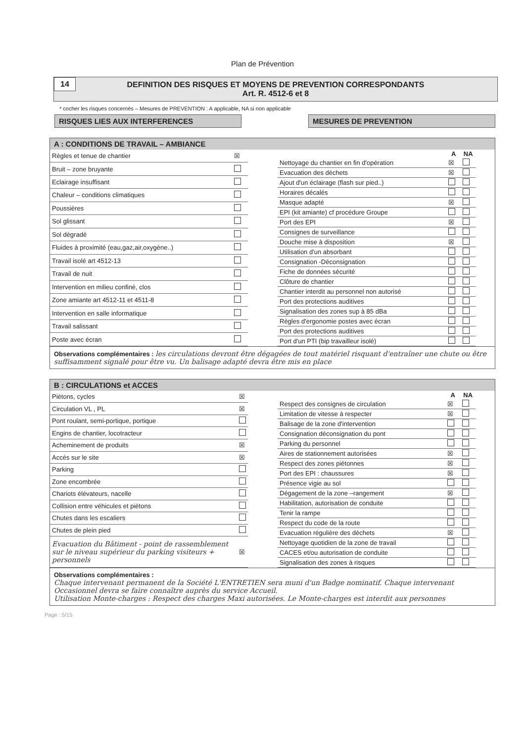Plan de Prévention
14 DEFINITION DES RISQUES ET MOYENS DE PREVENTION CORRESPONDANTS
Art. R. 4512-6 et 8
* cocher les risques concernés – Mesures de PREVENTION : A applicable, NA si non applicable
RISQUES LIES AUX INTERFERENCES MESURES DE PREVENTION
A : CONDITIONS DE TRAVAIL – AMBIANCE
| Règles et tenue de chantier | ☒ |
| Bruit – zone bruyante | |
| Eclairage insuffisant | |
| Chaleur – conditions climatiques | |
| Poussières | |
| Sol glissant | |
| Sol dégradé | |
| Fluides à proximité (eau,gaz,air,oxygène..) | |
| Travail isolé art 4512-13 | |
| Travail de nuit | |
| Intervention en milieu confiné, clos | |
| Zone amiante art 4512-11 et 4511-8 | |
| Intervention en salle informatique | |
| Travail salissant | |
| Poste avec écran | |
| | A | NA |
| --- | --- | --- |
| Nettoyage du chantier en fin d'opération | ☒ | |
| Evacuation des déchets | ☒ | |
| Ajout d'un éclairage (flash sur pied..) | | |
| Horaires décalés | | |
| Masque adapté | ☒ | |
| EPI (kit amiante) cf procédure Groupe | | |
| Port des EPI | ☒ | |
| Consignes de surveillance | | |
| Douche mise à disposition | ☒ | |
| Utilisation d'un absorbant | | |
| Consignation -Déconsignation | | |
| Fiche de données sécurité | | |
| Clôture de chantier | | |
| Chantier interdit au personnel non autorisé | | |
| Port des protections auditives | | |
| Signalisation des zones sup à 85 dBa | | |
| Règles d'ergonomie postes avec écran | | |
| Port des protections auditives | | |
| Port d'un PTI (bip travailleur isolé) | | |
Observations complémentaires : les circulations devront être dégagées de tout matériel risquant d'entraîner une chute ou être suffisamment signalé pour être vu. Un balisage adapté devra être mis en place
B : CIRCULATIONS et ACCES
| Piétons, cycles | ☒ |
| Circulation VL , PL | ☒ |
| Pont roulant, semi-portique, portique | |
| Engins de chantier, locotracteur | |
| Acheminement de produits | ☒ |
| Accès sur le site | ☒ |
| Parking | |
| Zone encombrée | |
| Chariots élévateurs, nacelle | |
| Collision entre véhicules et piétons | |
| Chutes dans les escaliers | |
| Chutes de plein pied | |
| Evacuation du Bâtiment - point de rassemblement sur le niveau supérieur du parking visiteurs + personnels | ☒ |
| | A | NA |
| --- | --- | --- |
| Respect des consignes de circulation | ☒ | |
| Limitation de vitesse à respecter | ☒ | |
| Balisage de la zone d'intervention | | |
| Consignation déconsignation du pont | | |
| Parking du personnel | | |
| Aires de stationnement autorisées | ☒ | |
| Respect des zones piétonnes | ☒ | |
| Port des EPI : chaussures | ☒ | |
| Présence vigie au sol | | |
| Dégagement de la zone –rangement | ☒ | |
| Habilitation, autorisation de conduite | | |
| Tenir la rampe | | |
| Respect du code de la route | | |
| Evacuation régulière des déchets | ☒ | |
| Nettoyage quotidien de la zone de travail | | |
| CACES et/ou autorisation de conduite | | |
| Signalisation des zones à risques | | |
Observations complémentaires :
Chaque intervenant permanent de la Société L'ENTRETIEN sera muni d'un Badge nominatif. Chaque intervenant Occasionnel devra se faire connaître auprès du service Accueil.
Utilisation Monte-charges : Respect des charges Maxi autorisées. Le Monte-charges est interdit aux personnes
Page : 5/15